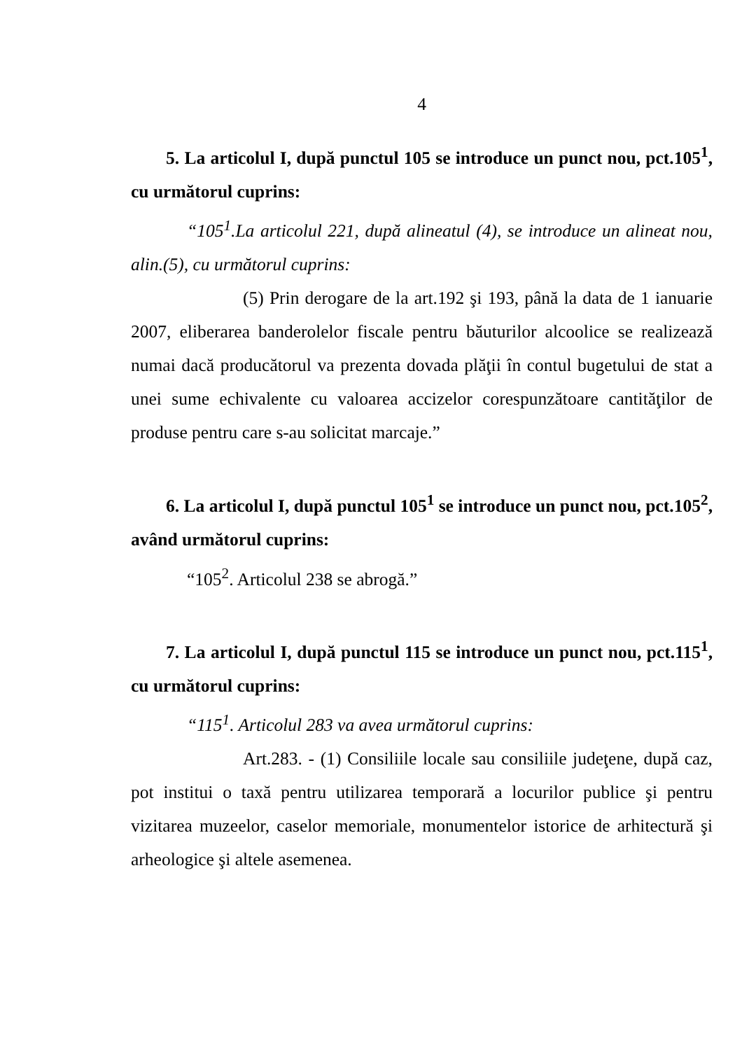4
5. La articolul I, după punctul 105 se introduce un punct nou, pct.105<sup>1</sup>, cu următorul cuprins:
“105<sup>1</sup>.La articolul 221, după alineatul (4), se introduce un alineat nou, alin.(5), cu următorul cuprins:
(5) Prin derogare de la art.192 şi 193, până la data de 1 ianuarie 2007, eliberarea banderolelor fiscale pentru băuturilor alcoolice se realizează numai dacă producătorul va prezenta dovada plăţii în contul bugetului de stat a unei sume echivalente cu valoarea accizelor corespunzătoare cantităţilor de produse pentru care s-au solicitat marcaje.”
6. La articolul I, după punctul 105<sup>1</sup> se introduce un punct nou, pct.105<sup>2</sup>, având următorul cuprins:
“105<sup>2</sup>. Articolul 238 se abrogă.”
7. La articolul I, după punctul 115 se introduce un punct nou, pct.115<sup>1</sup>, cu următorul cuprins:
“115<sup>1</sup>. Articolul 283 va avea următorul cuprins:
Art.283. - (1) Consiliile locale sau consiliile judeţene, după caz, pot institui o taxă pentru utilizarea temporară a locurilor publice şi pentru vizitarea muzeelor, caselor memoriale, monumentelor istorice de arhitectură şi arheologice şi altele asemenea.